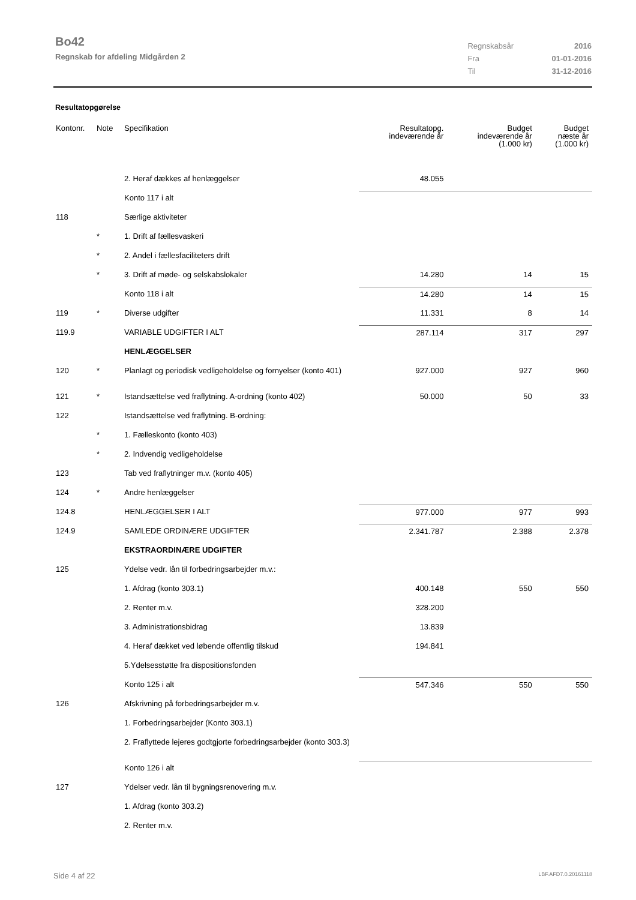Bo42
Regnskab for afdeling Midgården 2
| Regnskabsår | 2016 |
| Fra | 01-01-2016 |
| Til | 31-12-2016 |
Resultatopgørelse
| Kontonr. | Note | Specifikation | Resultatopg. indeværende år | Budget indeværende år (1.000 kr) | Budget næste år (1.000 kr) |
| --- | --- | --- | --- | --- | --- |
| | | 2. Heraf dækkes af henlæggelser | 48.055 | | |
| | | Konto 117 i alt | | | |
| 118 | | Særlige aktiviteter | | | |
| | * | 1. Drift af fællesvaskeri | | | |
| | * | 2. Andel i fællesfaciliteters drift | | | |
| | * | 3. Drift af møde- og selskabslokaler | 14.280 | 14 | 15 |
| | | Konto 118 i alt | 14.280 | 14 | 15 |
| 119 | * | Diverse udgifter | 11.331 | 8 | 14 |
| 119.9 | | VARIABLE UDGIFTER I ALT | 287.114 | 317 | 297 |
| | | HENLÆGGELSER | | | |
| 120 | * | Planlagt og periodisk vedligeholdelse og fornyelser (konto 401) | 927.000 | 927 | 960 |
| 121 | * | Istandsættelse ved fraflytning. A-ordning (konto 402) | 50.000 | 50 | 33 |
| 122 | | Istandsættelse ved fraflytning. B-ordning: | | | |
| | * | 1. Fælleskonto (konto 403) | | | |
| | * | 2. Indvendig vedligeholdelse | | | |
| 123 | | Tab ved fraflytninger m.v. (konto 405) | | | |
| 124 | * | Andre henlæggelser | | | |
| 124.8 | | HENLÆGGELSER I ALT | 977.000 | 977 | 993 |
| 124.9 | | SAMLEDE ORDINÆRE UDGIFTER | 2.341.787 | 2.388 | 2.378 |
| | | EKSTRAORDINÆRE UDGIFTER | | | |
| 125 | | Ydelse vedr. lån til forbedringsarbejder m.v.: | | | |
| | | 1. Afdrag (konto 303.1) | 400.148 | 550 | 550 |
| | | 2. Renter m.v. | 328.200 | | |
| | | 3. Administrationsbidrag | 13.839 | | |
| | | 4. Heraf dækket ved løbende offentlig tilskud | 194.841 | | |
| | | 5.Ydelsesstøtte fra dispositionsfonden | | | |
| | | Konto 125 i alt | 547.346 | 550 | 550 |
| 126 | | Afskrivning på forbedringsarbejder m.v. | | | |
| | | 1. Forbedringsarbejder (Konto 303.1) | | | |
| | | 2. Fraflyttede lejeres godtgjorte forbedringsarbejder (konto 303.3) | | | |
| | | Konto 126 i alt | | | |
| 127 | | Ydelser vedr. lån til bygningsrenovering m.v. | | | |
| | | 1. Afdrag (konto 303.2) | | | |
| | | 2. Renter m.v. | | | |
Side 4 af 22 LBF.AFD7.0.20161118